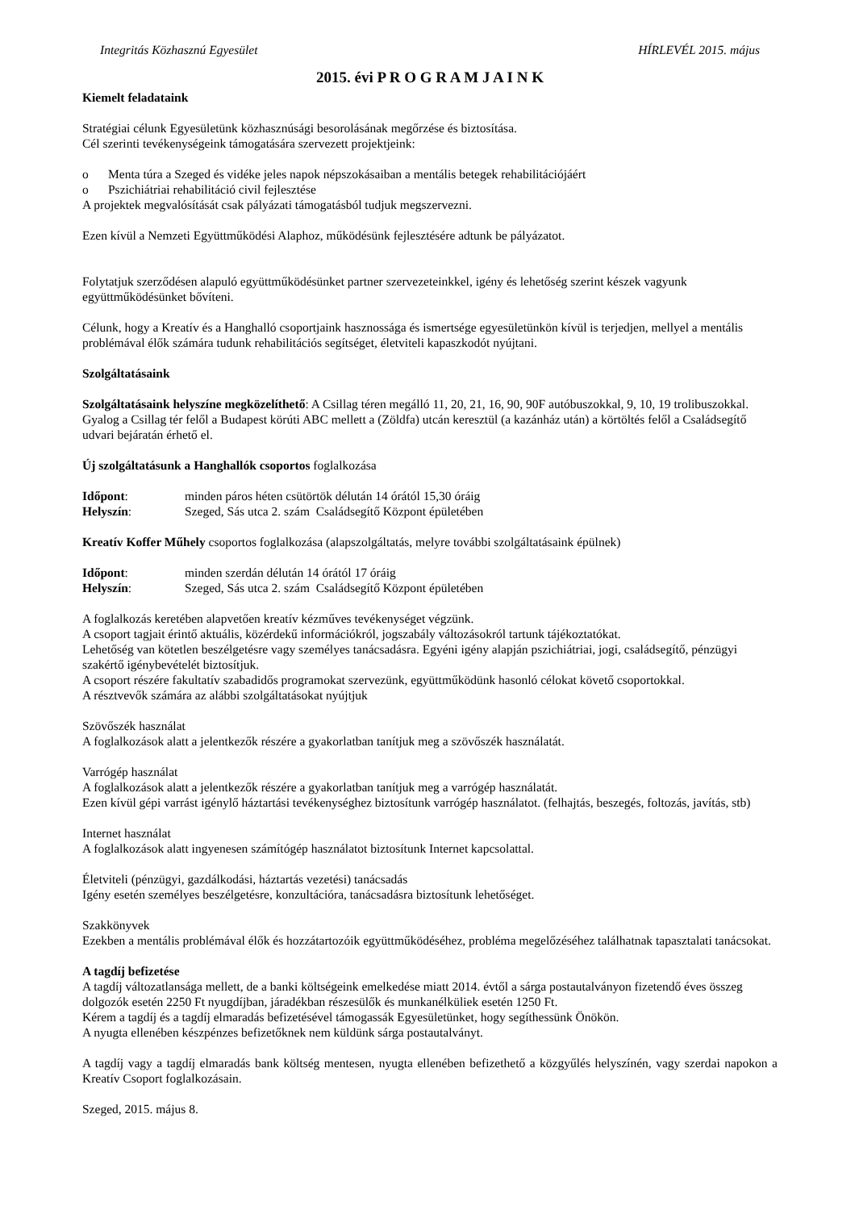Integritás Közhasznú Egyesület HÍRLEVÉL 2015. május
2015. évi P R O G R A M J A I N K
Kiemelt feladataink
Stratégiai célunk Egyesületünk közhasznúsági besorolásának megőrzése és biztosítása.
Cél szerinti tevékenységeink támogatására szervezett projektjeink:
o Menta túra a Szeged és vidéke jeles napok népszokásaiban a mentális betegek rehabilitációjáért
o Pszichiátriai rehabilitáció civil fejlesztése
A projektek megvalósítását csak pályázati támogatásból tudjuk megszervezni.
Ezen kívül a Nemzeti Együttműködési Alaphoz, működésünk fejlesztésére adtunk be pályázatot.
Folytatjuk szerződésen alapuló együttműködésünket partner szervezeteinkkel, igény és lehetőség szerint készek vagyunk együttműködésünket bővíteni.
Célunk, hogy a Kreatív és a Hanghalló csoportjaink hasznossága és ismertsége egyesületünkön kívül is terjedjen, mellyel a mentális problémával élők számára tudunk rehabilitációs segítséget, életviteli kapaszkodót nyújtani.
Szolgáltatásaink
Szolgáltatásaink helyszíne megközelíthető: A Csillag téren megálló 11, 20, 21, 16, 90, 90F autóbuszokkal, 9, 10, 19 trolibuszokkal. Gyalog a Csillag tér felől a Budapest körúti ABC mellett a (Zöldfa) utcán keresztül (a kazánház után) a körtöltés felől a Családsegítő udvari bejáratán érhető el.
Új szolgáltatásunk a Hanghallók csoportos foglalkozása
Időpont: minden páros héten csütörtök délután 14 órától 15,30 óráig
Helyszín: Szeged, Sás utca 2. szám Családsegítő Központ épületében
Kreatív Koffer Műhely csoportos foglalkozása (alapszolgáltatás, melyre további szolgáltatásaink épülnek)
Időpont: minden szerdán délután 14 órától 17 óráig
Helyszín: Szeged, Sás utca 2. szám Családsegítő Központ épületében
A foglalkozás keretében alapvetően kreatív kézműves tevékenységet végzünk.
A csoport tagjait érintő aktuális, közérdekű információkról, jogszabály változásokról tartunk tájékoztatókat.
Lehetőség van kötetlen beszélgetésre vagy személyes tanácsadásra. Egyéni igény alapján pszichiátriai, jogi, családsegítő, pénzügyi szakértő igénybevételét biztosítjuk.
A csoport részére fakultatív szabadidős programokat szervezünk, együttműködünk hasonló célokat követő csoportokkal.
A résztvevők számára az alábbi szolgáltatásokat nyújtjuk
Szövőszék használat
A foglalkozások alatt a jelentkezők részére a gyakorlatban tanítjuk meg a szövőszék használatát.
Varrógép használat
A foglalkozások alatt a jelentkezők részére a gyakorlatban tanítjuk meg a varrógép használatát.
Ezen kívül gépi varrást igénylő háztartási tevékenységhez biztosítunk varrógép használatot. (felhajtás, beszegés, foltozás, javítás, stb)
Internet használat
A foglalkozások alatt ingyenesen számítógép használatot biztosítunk Internet kapcsolattal.
Életviteli (pénzügyi, gazdálkodási, háztartás vezetési) tanácsadás
Igény esetén személyes beszélgetésre, konzultációra, tanácsadásra biztosítunk lehetőséget.
Szakkönyvek
Ezekben a mentális problémával élők és hozzátartozóik együttműködéséhez, probléma megelőzéséhez találhatnak tapasztalati tanácsokat.
A tagdíj befizetése
A tagdíj változatlansága mellett, de a banki költségeink emelkedése miatt 2014. évtől a sárga postautalványon fizetendő éves összeg dolgozók esetén 2250 Ft nyugdíjban, járadékban részesülők és munkanélküliek esetén 1250 Ft.
Kérem a tagdíj és a tagdíj elmaradás befizetésével támogassák Egyesületünket, hogy segíthessünk Önökön.
A nyugta ellenében készpénzes befizetőknek nem küldünk sárga postautalványt.
A tagdíj vagy a tagdíj elmaradás bank költség mentesen, nyugta ellenében befizethető a közgyűlés helyszínén, vagy szerdai napokon a Kreatív Csoport foglalkozásain.
Szeged, 2015. május 8.